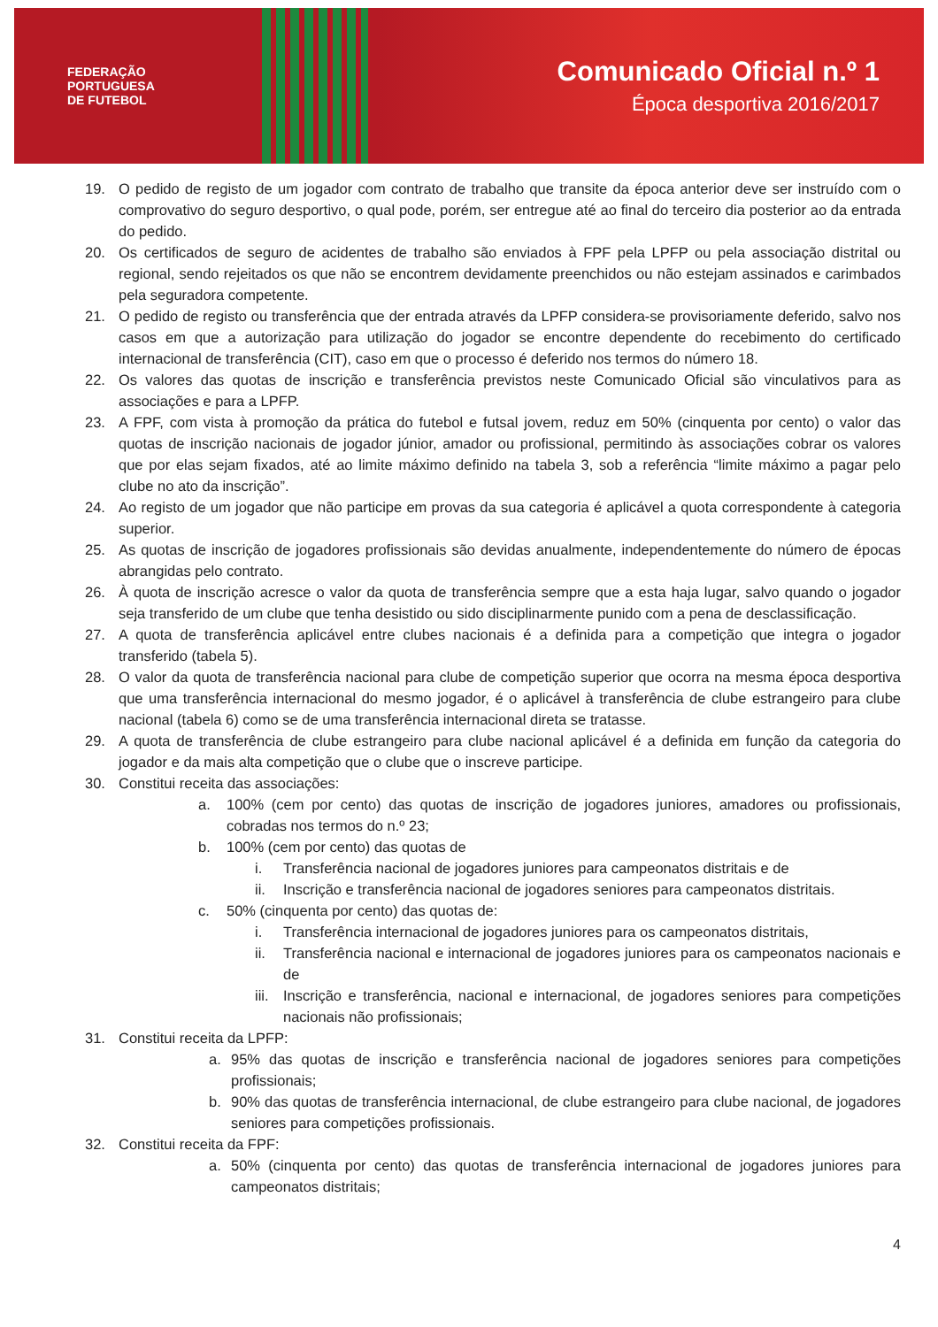FEDERAÇÃO
PORTUGUESA
DE FUTEBOL
Comunicado Oficial n.º 1
Época desportiva 2016/2017
19. O pedido de registo de um jogador com contrato de trabalho que transite da época anterior deve ser instruído com o comprovativo do seguro desportivo, o qual pode, porém, ser entregue até ao final do terceiro dia posterior ao da entrada do pedido.
20. Os certificados de seguro de acidentes de trabalho são enviados à FPF pela LPFP ou pela associação distrital ou regional, sendo rejeitados os que não se encontrem devidamente preenchidos ou não estejam assinados e carimbados pela seguradora competente.
21. O pedido de registo ou transferência que der entrada através da LPFP considera-se provisoriamente deferido, salvo nos casos em que a autorização para utilização do jogador se encontre dependente do recebimento do certificado internacional de transferência (CIT), caso em que o processo é deferido nos termos do número 18.
22. Os valores das quotas de inscrição e transferência previstos neste Comunicado Oficial são vinculativos para as associações e para a LPFP.
23. A FPF, com vista à promoção da prática do futebol e futsal jovem, reduz em 50% (cinquenta por cento) o valor das quotas de inscrição nacionais de jogador júnior, amador ou profissional, permitindo às associações cobrar os valores que por elas sejam fixados, até ao limite máximo definido na tabela 3, sob a referência “limite máximo a pagar pelo clube no ato da inscrição”.
24. Ao registo de um jogador que não participe em provas da sua categoria é aplicável a quota correspondente à categoria superior.
25. As quotas de inscrição de jogadores profissionais são devidas anualmente, independentemente do número de épocas abrangidas pelo contrato.
26. À quota de inscrição acresce o valor da quota de transferência sempre que a esta haja lugar, salvo quando o jogador seja transferido de um clube que tenha desistido ou sido disciplinarmente punido com a pena de desclassificação.
27. A quota de transferência aplicável entre clubes nacionais é a definida para a competição que integra o jogador transferido (tabela 5).
28. O valor da quota de transferência nacional para clube de competição superior que ocorra na mesma época desportiva que uma transferência internacional do mesmo jogador, é o aplicável à transferência de clube estrangeiro para clube nacional (tabela 6) como se de uma transferência internacional direta se tratasse.
29. A quota de transferência de clube estrangeiro para clube nacional aplicável é a definida em função da categoria do jogador e da mais alta competição que o clube que o inscreve participe.
30. Constitui receita das associações:
a. 100% (cem por cento) das quotas de inscrição de jogadores juniores, amadores ou profissionais, cobradas nos termos do n.º 23;
b. 100% (cem por cento) das quotas de
i. Transferência nacional de jogadores juniores para campeonatos distritais e de
ii. Inscrição e transferência nacional de jogadores seniores para campeonatos distritais.
c. 50% (cinquenta por cento) das quotas de:
i. Transferência internacional de jogadores juniores para os campeonatos distritais,
ii. Transferência nacional e internacional de jogadores juniores para os campeonatos nacionais e de
iii. Inscrição e transferência, nacional e internacional, de jogadores seniores para competições nacionais não profissionais;
31. Constitui receita da LPFP:
a. 95% das quotas de inscrição e transferência nacional de jogadores seniores para competições profissionais;
b. 90% das quotas de transferência internacional, de clube estrangeiro para clube nacional, de jogadores seniores para competições profissionais.
32. Constitui receita da FPF:
a. 50% (cinquenta por cento) das quotas de transferência internacional de jogadores juniores para campeonatos distritais;
4